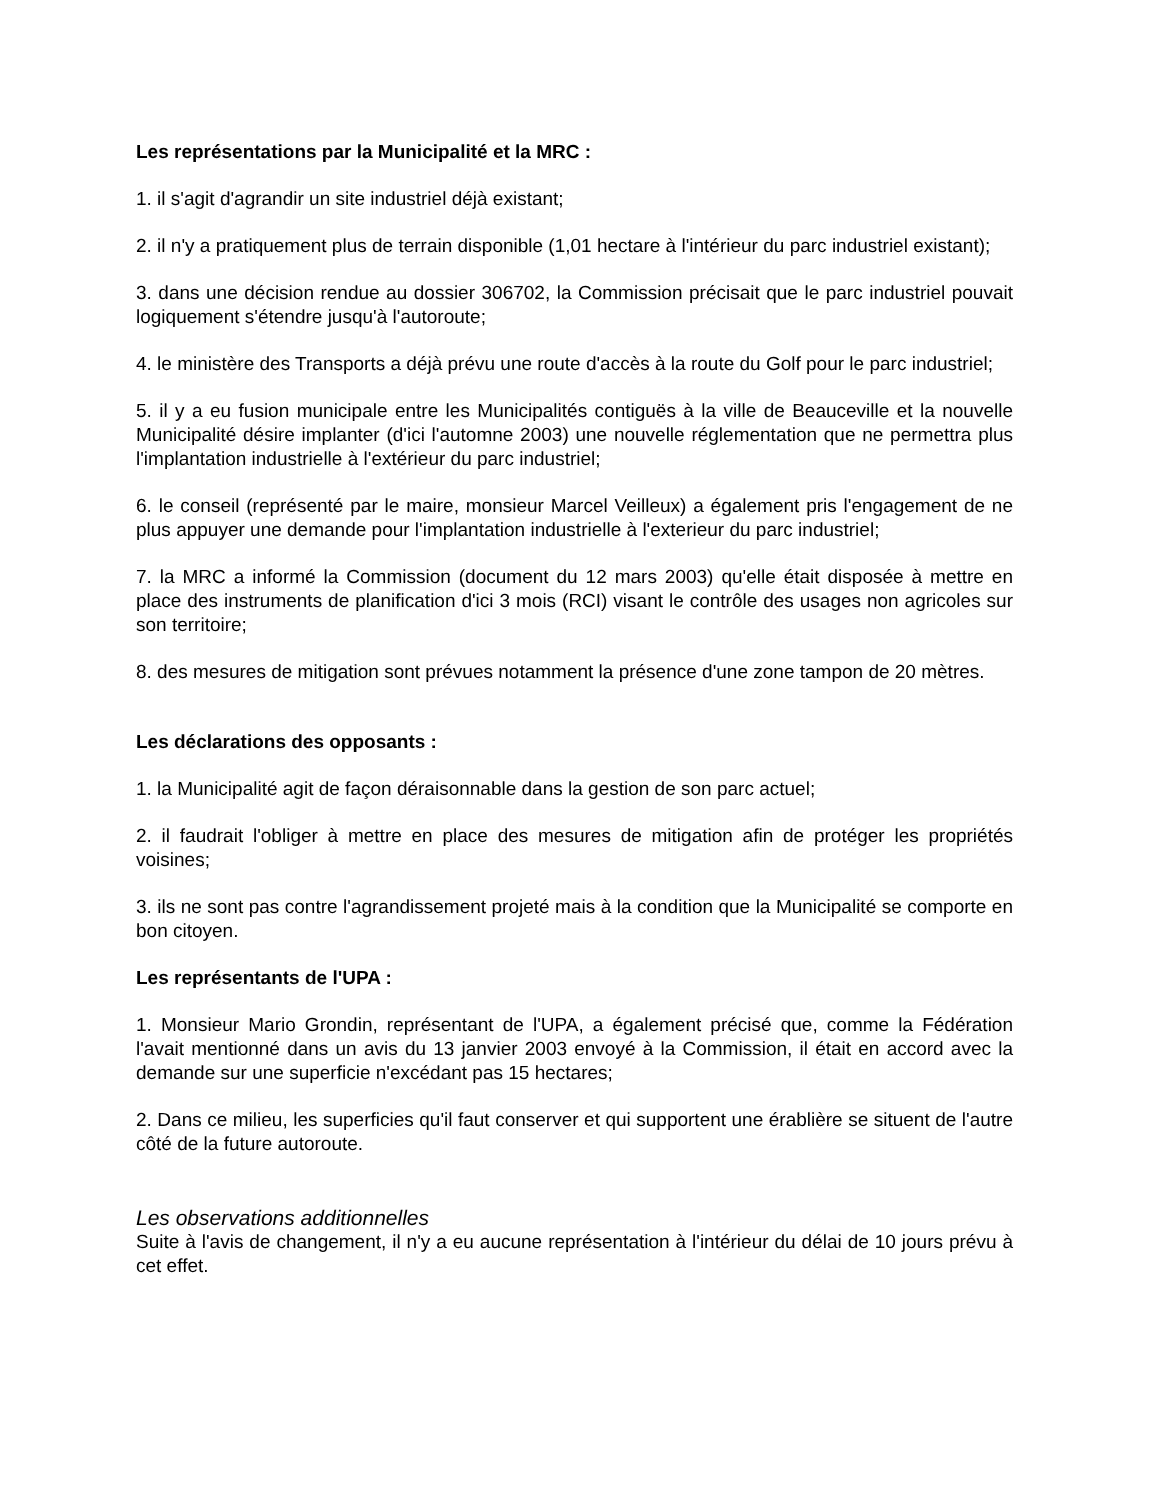Les représentations par la Municipalité et la MRC :
1. il s'agit d'agrandir un site industriel déjà existant;
2. il n'y a pratiquement plus de terrain disponible (1,01 hectare à l'intérieur du parc industriel existant);
3. dans une décision rendue au dossier 306702, la Commission précisait que le parc industriel pouvait logiquement s'étendre jusqu'à l'autoroute;
4. le ministère des Transports a déjà prévu une route d'accès à la route du Golf pour le parc industriel;
5. il y a eu fusion municipale entre les Municipalités contiguës à la ville de Beauceville et la nouvelle Municipalité désire implanter (d'ici l'automne 2003) une nouvelle réglementation que ne permettra plus l'implantation industrielle à l'extérieur du parc industriel;
6. le conseil (représenté par le maire, monsieur Marcel Veilleux) a également pris l'engagement de ne plus appuyer une demande pour l'implantation industrielle à l'exterieur du parc industriel;
7. la MRC a informé la Commission (document du 12 mars 2003) qu'elle était disposée à mettre en place des instruments de planification d'ici 3 mois (RCI) visant le contrôle des usages non agricoles sur son territoire;
8. des mesures de mitigation sont prévues notamment la présence d'une zone tampon de 20 mètres.
Les déclarations des opposants :
1. la Municipalité agit de façon déraisonnable dans la gestion de son parc actuel;
2. il faudrait l'obliger à mettre en place des mesures de mitigation afin de protéger les propriétés voisines;
3. ils ne sont pas contre l'agrandissement projeté mais à la condition que la Municipalité se comporte en bon citoyen.
Les représentants de l'UPA :
1. Monsieur Mario Grondin, représentant de l'UPA, a également précisé que, comme la Fédération l'avait mentionné dans un avis du 13 janvier 2003 envoyé à la Commission, il était en accord avec la demande sur une superficie n'excédant pas 15 hectares;
2. Dans ce milieu, les superficies qu'il faut conserver et qui supportent une érablière se situent de l'autre côté de la future autoroute.
Les observations additionnelles
Suite à l'avis de changement, il n'y a eu aucune représentation à l'intérieur du délai de 10 jours prévu à cet effet.